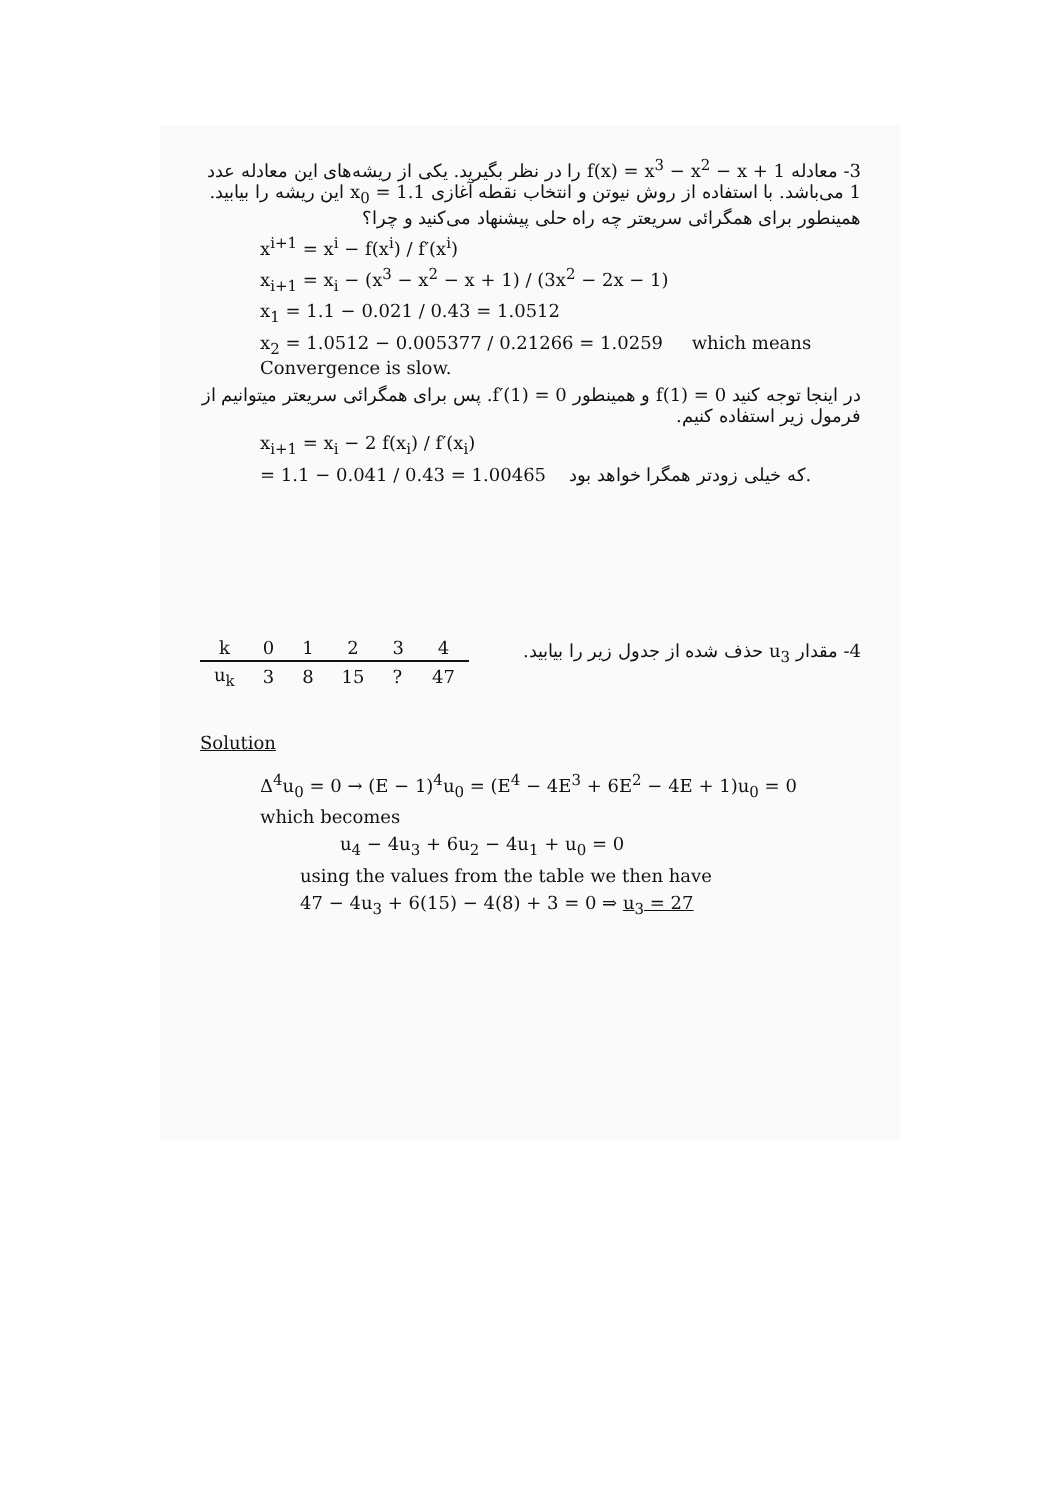3- معادله f(x) = x<sup>3</sup> − x<sup>2</sup> − x + 1 را در نظر بگیرید. یکی از ریشه‌های این معادله عدد 1 می‌باشد. با استفاده از روش نیوتن و انتخاب نقطه آغازی x<sub>0</sub> = 1.1 این ریشه را بیابید. همینطور برای همگرائی سریعتر چه راه حلی پیشنهاد می‌کنید و چرا؟
x<sup>i+1</sup> = x<sup>i</sup> − f(x<sup>i</sup>) / f′(x<sup>i</sup>)
x<sub>i+1</sub> = x<sub>i</sub> − (x<sup>3</sup> − x<sup>2</sup> − x + 1) / (3x<sup>2</sup> − 2x − 1)
x<sub>1</sub> = 1.1 − 0.021 / 0.43 = 1.0512
x<sub>2</sub> = 1.0512 − 0.005377 / 0.21266 = 1.0259 which means Convergence is slow.
در اینجا توجه کنید f(1) = 0 و همینطور f′(1) = 0. پس برای همگرائی سریعتر میتوانیم از فرمول زیر استفاده کنیم.
x<sub>i+1</sub> = x<sub>i</sub> − 2 f(x<sub>i</sub>) / f′(x<sub>i</sub>)
= 1.1 − 0.041 / 0.43 = 1.00465 که خیلی زودتر همگرا خواهد بود.
| k | 0 | 1 | 2 | 3 | 4 |
| --- | --- | --- | --- | --- | --- |
| u<sub>k</sub> | 3 | 8 | 15 | ? | 47 |
4- مقدار u<sub>3</sub> حذف شده از جدول زیر را بیابید.
Solution
Δ<sup>4</sup>u<sub>0</sub> = 0 → (E − 1)<sup>4</sup>u<sub>0</sub> = (E<sup>4</sup> − 4E<sup>3</sup> + 6E<sup>2</sup> − 4E + 1)u<sub>0</sub> = 0
which becomes
u<sub>4</sub> − 4u<sub>3</sub> + 6u<sub>2</sub> − 4u<sub>1</sub> + u<sub>0</sub> = 0
using the values from the table we then have
47 − 4u<sub>3</sub> + 6(15) − 4(8) + 3 = 0 ⇒ u<sub>3</sub> = 27